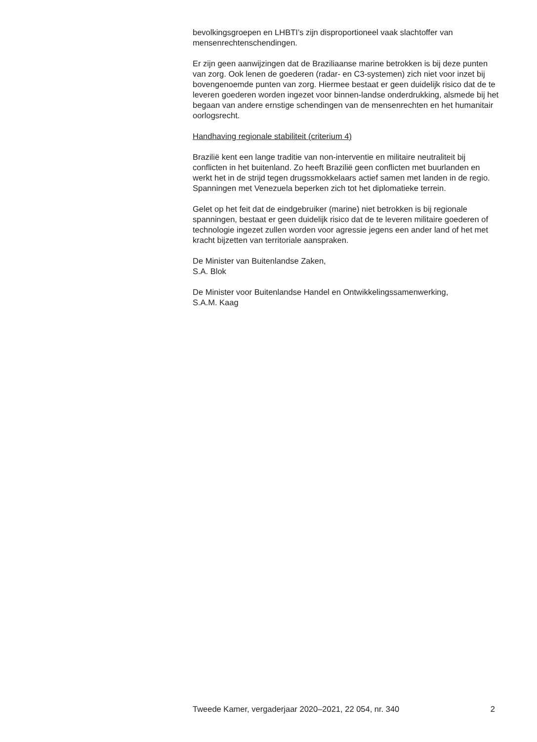bevolkingsgroepen en LHBTI’s zijn disproportioneel vaak slachtoffer van mensenrechtenschendingen.
Er zijn geen aanwijzingen dat de Braziliaanse marine betrokken is bij deze punten van zorg. Ook lenen de goederen (radar- en C3-systemen) zich niet voor inzet bij bovengenoemde punten van zorg. Hiermee bestaat er geen duidelijk risico dat de te leveren goederen worden ingezet voor binnen-landse onderdrukking, alsmede bij het begaan van andere ernstige schendingen van de mensenrechten en het humanitair oorlogsrecht.
Handhaving regionale stabiliteit (criterium 4)
Brazilië kent een lange traditie van non-interventie en militaire neutraliteit bij conflicten in het buitenland. Zo heeft Brazilië geen conflicten met buurlanden en werkt het in de strijd tegen drugssmokkelaars actief samen met landen in de regio. Spanningen met Venezuela beperken zich tot het diplomatieke terrein.
Gelet op het feit dat de eindgebruiker (marine) niet betrokken is bij regionale spanningen, bestaat er geen duidelijk risico dat de te leveren militaire goederen of technologie ingezet zullen worden voor agressie jegens een ander land of het met kracht bijzetten van territoriale aanspraken.
De Minister van Buitenlandse Zaken,
S.A. Blok
De Minister voor Buitenlandse Handel en Ontwikkelingssamenwerking,
S.A.M. Kaag
Tweede Kamer, vergaderjaar 2020–2021, 22 054, nr. 340 2